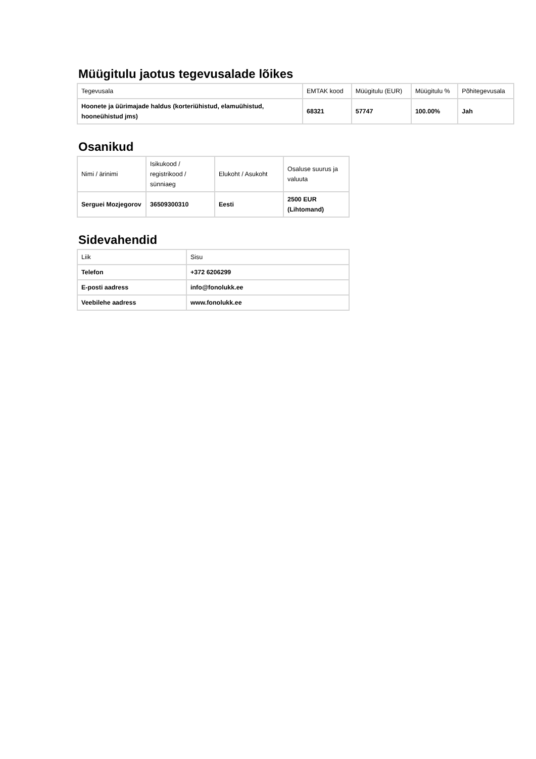Müügitulu jaotus tegevusalade lõikes
| Tegevusala | EMTAK kood | Müügitulu (EUR) | Müügitulu % | Põhitegevusala |
| --- | --- | --- | --- | --- |
| Hoonete ja üürimajade haldus (korteriühistud, elamuühistud, hooneühistud jms) | 68321 | 57747 | 100.00% | Jah |
Osanikud
| Nimi / ärinimi | Isikukood / registrikood / sünniaeg | Elukoht / Asukoht | Osaluse suurus ja valuuta |
| --- | --- | --- | --- |
| Serguei Mozjegorov | 36509300310 | Eesti | 2500 EUR (Lihtomand) |
Sidevahendid
| Liik | Sisu |
| --- | --- |
| Telefon | +372 6206299 |
| E-posti aadress | info@fonolukk.ee |
| Veebilehe aadress | www.fonolukk.ee |